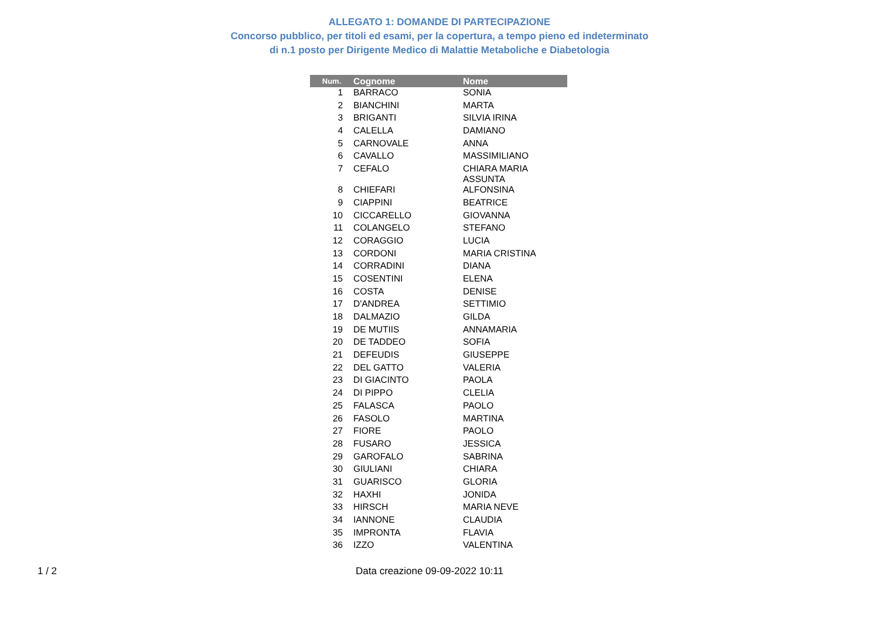ALLEGATO 1: DOMANDE DI PARTECIPAZIONE
Concorso pubblico, per titoli ed esami, per la copertura, a tempo pieno ed indeterminato
di n.1 posto per Dirigente Medico di Malattie Metaboliche e Diabetologia
| Num. | Cognome | Nome |
| --- | --- | --- |
| 1 | BARRACO | SONIA |
| 2 | BIANCHINI | MARTA |
| 3 | BRIGANTI | SILVIA IRINA |
| 4 | CALELLA | DAMIANO |
| 5 | CARNOVALE | ANNA |
| 6 | CAVALLO | MASSIMILIANO |
| 7 | CEFALO | CHIARA MARIA ASSUNTA |
| 8 | CHIEFARI | ALFONSINA |
| 9 | CIAPPINI | BEATRICE |
| 10 | CICCARELLO | GIOVANNA |
| 11 | COLANGELO | STEFANO |
| 12 | CORAGGIO | LUCIA |
| 13 | CORDONI | MARIA CRISTINA |
| 14 | CORRADINI | DIANA |
| 15 | COSENTINI | ELENA |
| 16 | COSTA | DENISE |
| 17 | D'ANDREA | SETTIMIO |
| 18 | DALMAZIO | GILDA |
| 19 | DE MUTIIS | ANNAMARIA |
| 20 | DE TADDEO | SOFIA |
| 21 | DEFEUDIS | GIUSEPPE |
| 22 | DEL GATTO | VALERIA |
| 23 | DI GIACINTO | PAOLA |
| 24 | DI PIPPO | CLELIA |
| 25 | FALASCA | PAOLO |
| 26 | FASOLO | MARTINA |
| 27 | FIORE | PAOLO |
| 28 | FUSARO | JESSICA |
| 29 | GAROFALO | SABRINA |
| 30 | GIULIANI | CHIARA |
| 31 | GUARISCO | GLORIA |
| 32 | HAXHI | JONIDA |
| 33 | HIRSCH | MARIA NEVE |
| 34 | IANNONE | CLAUDIA |
| 35 | IMPRONTA | FLAVIA |
| 36 | IZZO | VALENTINA |
1 / 2 Data creazione 09-09-2022 10:11